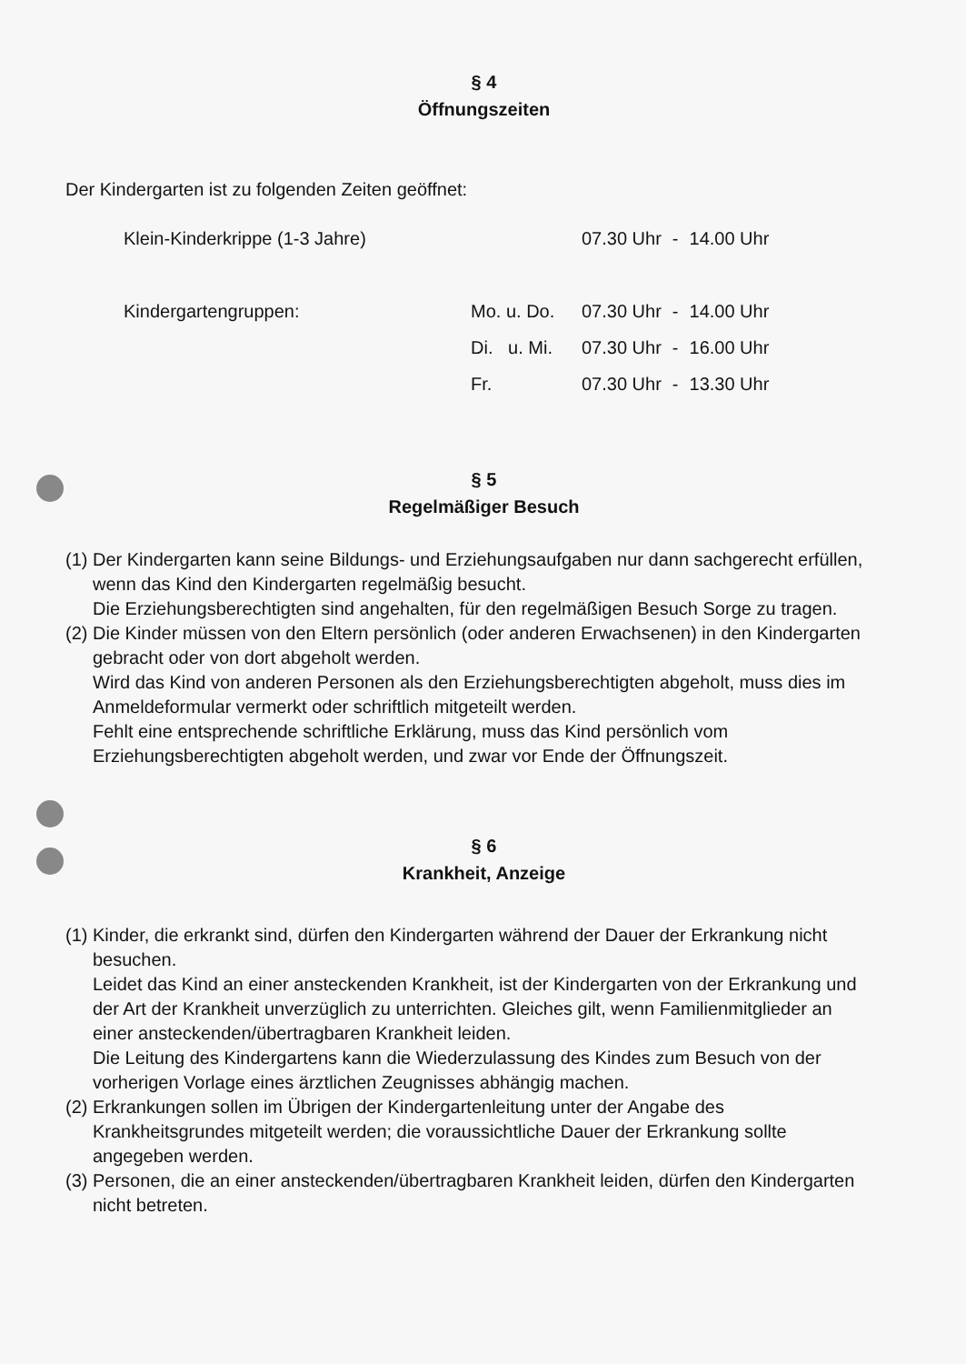§ 4
Öffnungszeiten
Der Kindergarten ist zu folgenden Zeiten geöffnet:
| Klein-Kinderkrippe (1-3 Jahre) | | 07.30 Uhr | - | 14.00 Uhr |
| Kindergartengruppen: | Mo. u. Do. | 07.30 Uhr | - | 14.00 Uhr |
| | Di. u. Mi. | 07.30 Uhr | - | 16.00 Uhr |
| | Fr. | 07.30 Uhr | - | 13.30 Uhr |
§ 5
Regelmäßiger Besuch
(1) Der Kindergarten kann seine Bildungs- und Erziehungsaufgaben nur dann sachgerecht erfüllen, wenn das Kind den Kindergarten regelmäßig besucht.
Die Erziehungsberechtigten sind angehalten, für den regelmäßigen Besuch Sorge zu tragen.
(2) Die Kinder müssen von den Eltern persönlich (oder anderen Erwachsenen) in den Kindergarten gebracht oder von dort abgeholt werden.
Wird das Kind von anderen Personen als den Erziehungsberechtigten abgeholt, muss dies im Anmeldeformular vermerkt oder schriftlich mitgeteilt werden.
Fehlt eine entsprechende schriftliche Erklärung, muss das Kind persönlich vom Erziehungsberechtigten abgeholt werden, und zwar vor Ende der Öffnungszeit.
§ 6
Krankheit, Anzeige
(1) Kinder, die erkrankt sind, dürfen den Kindergarten während der Dauer der Erkrankung nicht besuchen.
Leidet das Kind an einer ansteckenden Krankheit, ist der Kindergarten von der Erkrankung und der Art der Krankheit unverzüglich zu unterrichten. Gleiches gilt, wenn Familienmitglieder an einer ansteckenden/übertragbaren Krankheit leiden.
Die Leitung des Kindergartens kann die Wiederzulassung des Kindes zum Besuch von der vorherigen Vorlage eines ärztlichen Zeugnisses abhängig machen.
(2) Erkrankungen sollen im Übrigen der Kindergartenleitung unter der Angabe des Krankheitsgrundes mitgeteilt werden; die voraussichtliche Dauer der Erkrankung sollte angegeben werden.
(3) Personen, die an einer ansteckenden/übertragbaren Krankheit leiden, dürfen den Kindergarten nicht betreten.